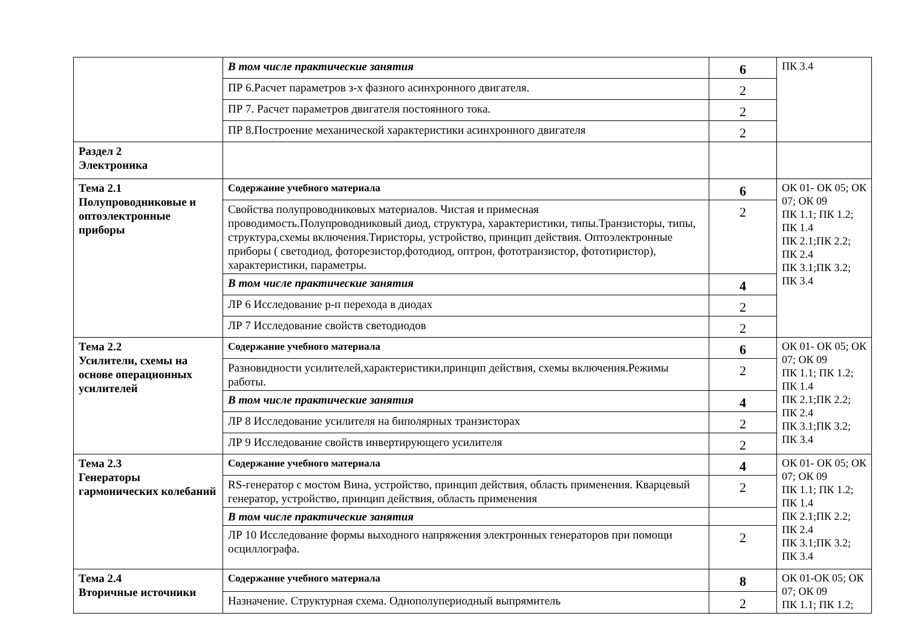| | В том числе практические занятия | 6 | ПК 3.4 |
| | ПР 6.Расчет параметров з-х фазного асинхронного двигателя. | 2 | |
| | ПР 7. Расчет параметров двигателя постоянного тока. | 2 | |
| | ПР 8.Построение механической характеристики асинхронного двигателя | 2 | |
| Раздел 2 Электроника | | | |
| Тема 2.1 Полупроводниковые и оптоэлектронные приборы | Содержание учебного материала | 6 | ОК 01- ОК 05; ОК 07; ОК 09 ПК 1.1; ПК 1.2; ПК 1.4 ПК 2.1;ПК 2.2; ПК 2.4 ПК 3.1;ПК 3.2; ПК 3.4 |
| | Свойства полупроводниковых материалов. Чистая и примесная проводимость.Полупроводниковый диод, структура, характеристики, типы.Транзисторы, типы, структура,схемы включения.Тиристоры, устройство, принцип действия. Оптоэлектронные приборы ( светодиод, фоторезистор,фотодиод, оптрон, фототранзистор, фототиристор), характеристики, параметры. | 2 | |
| | В том числе практические занятия | 4 | |
| | ЛР 6 Исследование р-п перехода в диодах | 2 | |
| | ЛР 7 Исследование свойств светодиодов | 2 | |
| Тема 2.2 Усилители, схемы на основе операционных усилителей | Содержание учебного материала | 6 | ОК 01- ОК 05; ОК 07; ОК 09 ПК 1.1; ПК 1.2; ПК 1.4 ПК 2.1;ПК 2.2; ПК 2.4 ПК 3.1;ПК 3.2; ПК 3.4 |
| | Разновидности усилителей,характеристики,принцип действия, схемы включения.Режимы работы. | 2 | |
| | В том числе практические занятия | 4 | |
| | ЛР 8 Исследование усилителя на биполярных транзисторах | 2 | |
| | ЛР 9 Исследование свойств инвертирующего усилителя | 2 | |
| Тема 2.3 Генераторы гармонических колебаний | Содержание учебного материала | 4 | ОК 01- ОК 05; ОК 07; ОК 09 ПК 1.1; ПК 1.2; ПК 1.4 ПК 2.1;ПК 2.2; ПК 2.4 ПК 3.1;ПК 3.2; ПК 3.4 |
| | RS-генератор с мостом Вина, устройство, принцип действия, область применения. Кварцевый генератор, устройство, принцип действия, область применения | 2 | |
| | В том числе практические занятия | | |
| | ЛР 10 Исследование формы выходного напряжения электронных генераторов при помощи осциллографа. | 2 | |
| Тема 2.4 Вторичные источники | Содержание учебного материала | 8 | ОК 01-ОК 05; ОК 07; ОК 09 ПК 1.1; ПК 1.2; |
| | Назначение. Структурная схема. Однополупериодный выпрямитель | 2 | |